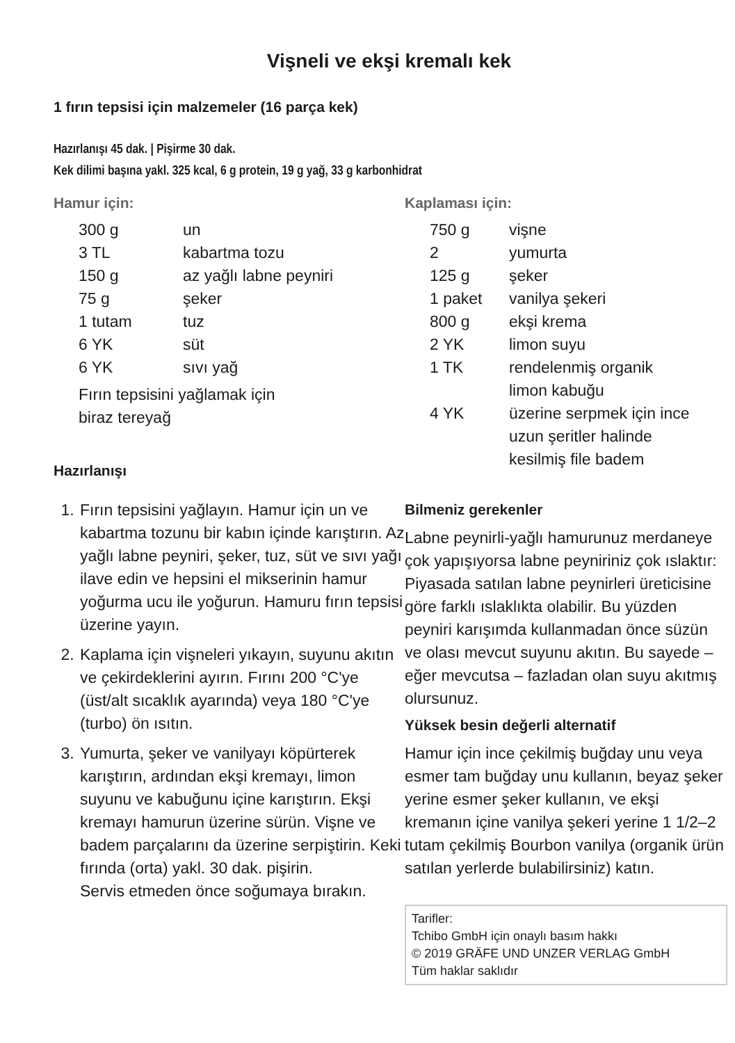Vişneli ve ekşi kremalı kek
1 fırın tepsisi için malzemeler (16 parça kek)
Hazırlanışı 45 dak. | Pişirme 30 dak.
Kek dilimi başına yakl. 325 kcal, 6 g protein, 19 g yağ, 33 g karbonhidrat
Hamur için:
| 300 g | un |
| 3 TL | kabartma tozu |
| 150 g | az yağlı labne peyniri |
| 75 g | şeker |
| 1 tutam | tuz |
| 6 YK | süt |
| 6 YK | sıvı yağ |
Fırın tepsisini yağlamak için
biraz tereyağ
Hazırlanışı
1. Fırın tepsisini yağlayın. Hamur için un ve kabartma tozunu bir kabın içinde karıştırın. Az yağlı labne peyniri, şeker, tuz, süt ve sıvı yağı ilave edin ve hepsini el mikserinin hamur yoğurma ucu ile yoğurun. Hamuru fırın tepsisi üzerine yayın.
2. Kaplama için vişneleri yıkayın, suyunu akıtın ve çekirdeklerini ayırın. Fırını 200 °C'ye (üst/alt sıcaklık ayarında) veya 180 °C'ye (turbo) ön ısıtın.
3. Yumurta, şeker ve vanilyayı köpürterek karıştırın, ardından ekşi kremayı, limon suyunu ve kabuğunu içine karıştırın. Ekşi kremayı hamurun üzerine sürün. Vişne ve badem parçalarını da üzerine serpiştirin. Keki fırında (orta) yakl. 30 dak. pişirin.
Servis etmeden önce soğumaya bırakın.
Kaplaması için:
| 750 g | vişne |
| 2 | yumurta |
| 125 g | şeker |
| 1 paket | vanilya şekeri |
| 800 g | ekşi krema |
| 2 YK | limon suyu |
| 1 TK | rendelenmiş organik limon kabuğu |
| 4 YK | üzerine serpmek için ince uzun şeritler halinde kesilmiş file badem |
Bilmeniz gerekenler
Labne peynirli-yağlı hamurunuz merdaneye çok yapışıyorsa labne peyniriniz çok ıslaktır: Piyasada satılan labne peynirleri üreticisine göre farklı ıslaklıkta olabilir. Bu yüzden peyniri karışımda kullanmadan önce süzün ve olası mevcut suyunu akıtın. Bu sayede – eğer mevcutsa – fazladan olan suyu akıtmış olursunuz.
Yüksek besin değerli alternatif
Hamur için ince çekilmiş buğday unu veya esmer tam buğday unu kullanın, beyaz şeker yerine esmer şeker kullanın, ve ekşi kremanın içine vanilya şekeri yerine 1 1/2–2 tutam çekilmiş Bourbon vanilya (organik ürün satılan yerlerde bulabilirsiniz) katın.
Tarifler:
Tchibo GmbH için onaylı basım hakkı
© 2019 GRÄFE UND UNZER VERLAG GmbH
Tüm haklar saklıdır